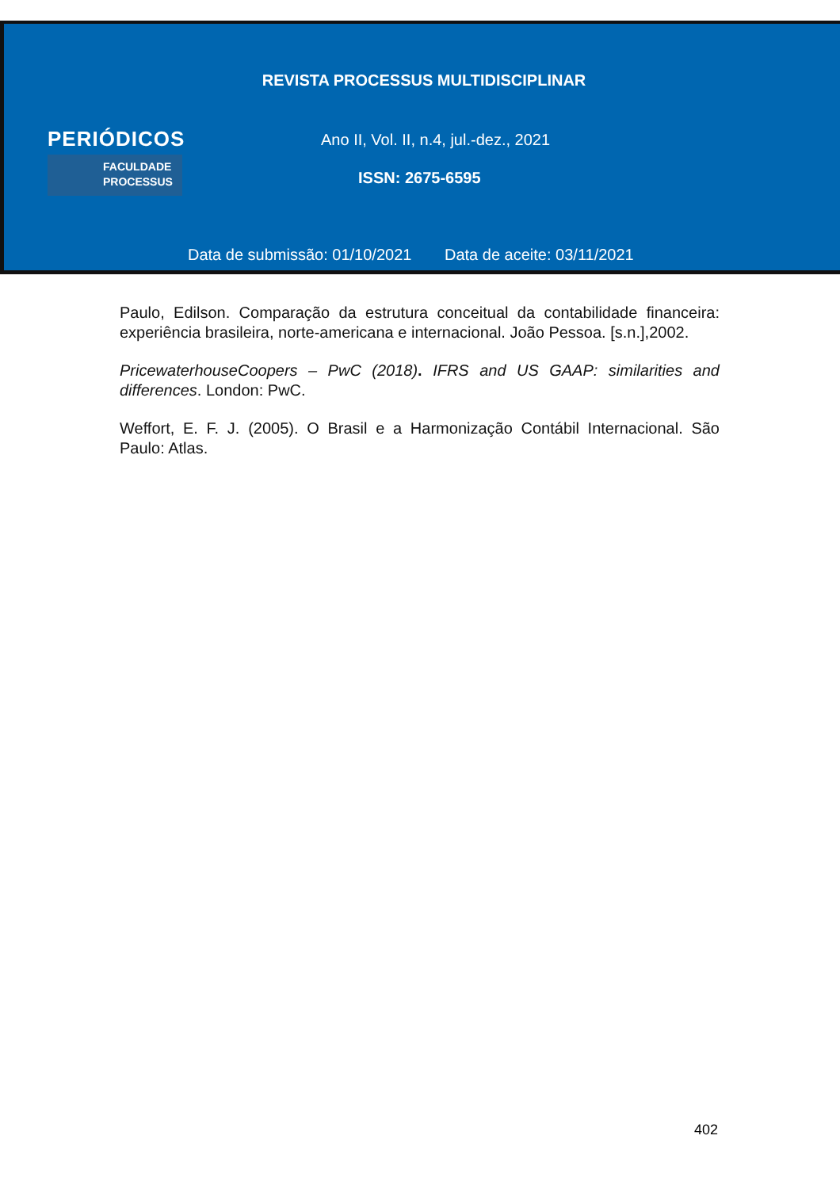REVISTA PROCESSUS MULTIDISCIPLINAR
PERIÓDICOS
FACULDADE
PROCESSUS
Ano II, Vol. II, n.4, jul.-dez., 2021
ISSN: 2675-6595
Data de submissão: 01/10/2021 Data de aceite: 03/11/2021
Paulo, Edilson. Comparação da estrutura conceitual da contabilidade financeira: experiência brasileira, norte-americana e internacional. João Pessoa. [s.n.],2002.
PricewaterhouseCoopers – PwC (2018). IFRS and US GAAP: similarities and differences. London: PwC.
Weffort, E. F. J. (2005). O Brasil e a Harmonização Contábil Internacional. São Paulo: Atlas.
402